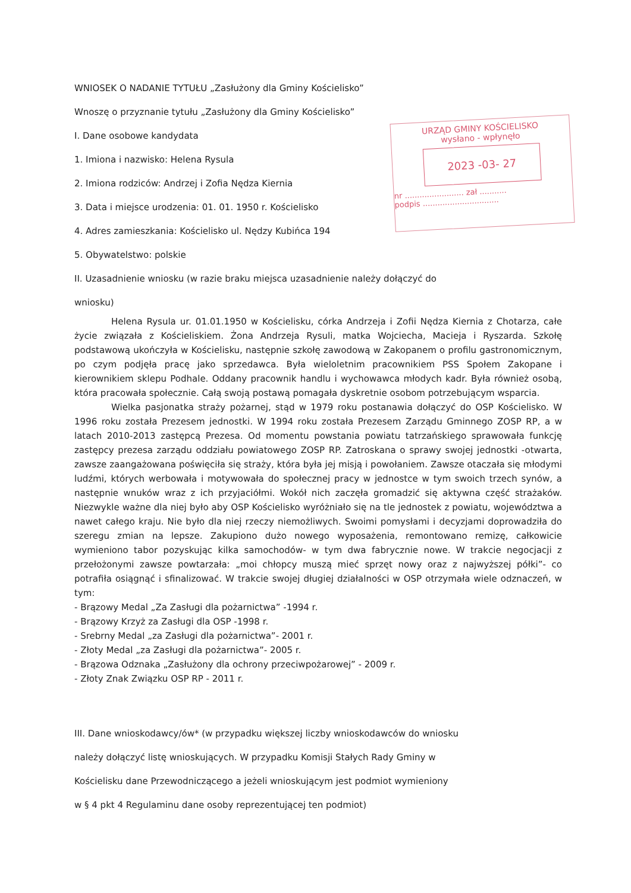URZĄD GMINY KOŚCIELISKO
wysłano - wpłynęło
2023 -03- 27
nr ........................ zał ...........
podpis ...............................
WNIOSEK O NADANIE TYTUŁU „Zasłużony dla Gminy Kościelisko”
Wnoszę o przyznanie tytułu „Zasłużony dla Gminy Kościelisko”
I. Dane osobowe kandydata
1. Imiona i nazwisko: Helena Rysula
2. Imiona rodziców: Andrzej i Zofia Nędza Kiernia
3. Data i miejsce urodzenia: 01. 01. 1950 r. Kościelisko
4. Adres zamieszkania: Kościelisko ul. Nędzy Kubińca 194
5. Obywatelstwo: polskie
II. Uzasadnienie wniosku (w razie braku miejsca uzasadnienie należy dołączyć do
wniosku)
Helena Rysula ur. 01.01.1950 w Kościelisku, córka Andrzeja i Zofii Nędza Kiernia z Chotarza, całe życie związała z Kościeliskiem. Żona Andrzeja Rysuli, matka Wojciecha, Macieja i Ryszarda. Szkołę podstawową ukończyła w Kościelisku, następnie szkołę zawodową w Zakopanem o profilu gastronomicznym, po czym podjęła pracę jako sprzedawca. Była wieloletnim pracownikiem PSS Społem Zakopane i kierownikiem sklepu Podhale. Oddany pracownik handlu i wychowawca młodych kadr. Była również osobą, która pracowała społecznie. Całą swoją postawą pomagała dyskretnie osobom potrzebującym wsparcia.
Wielka pasjonatka straży pożarnej, stąd w 1979 roku postanawia dołączyć do OSP Kościelisko. W 1996 roku została Prezesem jednostki. W 1994 roku została Prezesem Zarządu Gminnego ZOSP RP, a w latach 2010-2013 zastępcą Prezesa. Od momentu powstania powiatu tatrzańskiego sprawowała funkcję zastępcy prezesa zarządu oddziału powiatowego ZOSP RP. Zatroskana o sprawy swojej jednostki -otwarta, zawsze zaangażowana poświęciła się straży, która była jej misją i powołaniem. Zawsze otaczała się młodymi ludźmi, których werbowała i motywowała do społecznej pracy w jednostce w tym swoich trzech synów, a następnie wnuków wraz z ich przyjaciółmi. Wokół nich zaczęła gromadzić się aktywna część strażaków. Niezwykle ważne dla niej było aby OSP Kościelisko wyróżniało się na tle jednostek z powiatu, województwa a nawet całego kraju. Nie było dla niej rzeczy niemożliwych. Swoimi pomysłami i decyzjami doprowadziła do szeregu zmian na lepsze. Zakupiono dużo nowego wyposażenia, remontowano remizę, całkowicie wymieniono tabor pozyskując kilka samochodów- w tym dwa fabrycznie nowe. W trakcie negocjacji z przełożonymi zawsze powtarzała: „moi chłopcy muszą mieć sprzęt nowy oraz z najwyższej półki”- co potrafiła osiągnąć i sfinalizować. W trakcie swojej długiej działalności w OSP otrzymała wiele odznaczeń, w tym:
- Brązowy Medal „Za Zasługi dla pożarnictwa” -1994 r.
- Brązowy Krzyż za Zasługi dla OSP -1998 r.
- Srebrny Medal „za Zasługi dla pożarnictwa”- 2001 r.
- Złoty Medal „za Zasługi dla pożarnictwa”- 2005 r.
- Brązowa Odznaka „Zasłużony dla ochrony przeciwpożarowej” - 2009 r.
- Złoty Znak Związku OSP RP - 2011 r.
III. Dane wnioskodawcy/ów* (w przypadku większej liczby wnioskodawców do wniosku
należy dołączyć listę wnioskujących. W przypadku Komisji Stałych Rady Gminy w
Kościelisku dane Przewodniczącego a jeżeli wnioskującym jest podmiot wymieniony
w § 4 pkt 4 Regulaminu dane osoby reprezentującej ten podmiot)